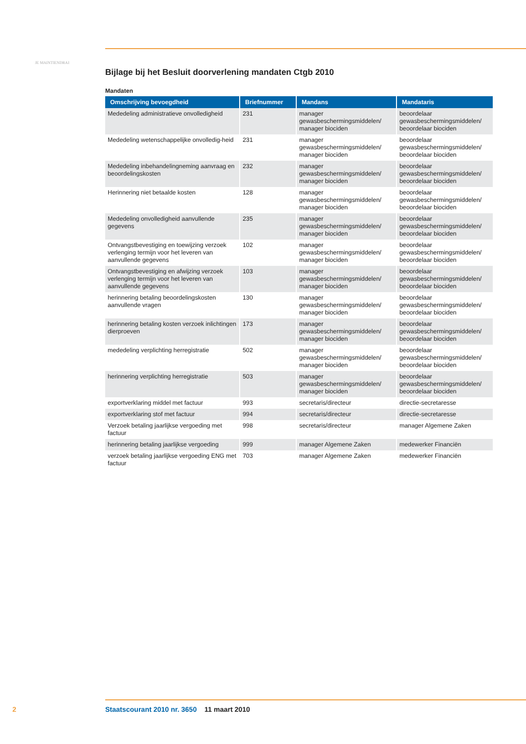JE MAINTIENDRAI
Bijlage bij het Besluit doorverlening mandaten Ctgb 2010
Mandaten
| Omschrijving bevoegdheid | Briefnummer | Mandans | Mandataris |
| --- | --- | --- | --- |
| Mededeling administratieve onvolledigheid | 231 | manager gewasbeschermingsmiddelen/ manager biociden | beoordelaar gewasbeschermingsmiddelen/ beoordelaar biociden |
| Mededeling wetenschappelijke onvolledig-heid | 231 | manager gewasbeschermingsmiddelen/ manager biociden | beoordelaar gewasbeschermingsmiddelen/ beoordelaar biociden |
| Mededeling inbehandelingneming aanvraag en beoordelingskosten | 232 | manager gewasbeschermingsmiddelen/ manager biociden | beoordelaar gewasbeschermingsmiddelen/ beoordelaar biociden |
| Herinnering niet betaalde kosten | 128 | manager gewasbeschermingsmiddelen/ manager biociden | beoordelaar gewasbeschermingsmiddelen/ beoordelaar biociden |
| Mededeling onvolledigheid aanvullende gegevens | 235 | manager gewasbeschermingsmiddelen/ manager biociden | beoordelaar gewasbeschermingsmiddelen/ beoordelaar biociden |
| Ontvangstbevestiging en toewijzing verzoek verlenging termijn voor het leveren van aanvullende gegevens | 102 | manager gewasbeschermingsmiddelen/ manager biociden | beoordelaar gewasbeschermingsmiddelen/ beoordelaar biociden |
| Ontvangstbevestiging en afwijzing verzoek verlenging termijn voor het leveren van aanvullende gegevens | 103 | manager gewasbeschermingsmiddelen/ manager biociden | beoordelaar gewasbeschermingsmiddelen/ beoordelaar biociden |
| herinnering betaling beoordelingskosten aanvullende vragen | 130 | manager gewasbeschermingsmiddelen/ manager biociden | beoordelaar gewasbeschermingsmiddelen/ beoordelaar biociden |
| herinnering betaling kosten verzoek inlichtingen dierproeven | 173 | manager gewasbeschermingsmiddelen/ manager biociden | beoordelaar gewasbeschermingsmiddelen/ beoordelaar biociden |
| mededeling verplichting herregistratie | 502 | manager gewasbeschermingsmiddelen/ manager biociden | beoordelaar gewasbeschermingsmiddelen/ beoordelaar biociden |
| herinnering verplichting herregistratie | 503 | manager gewasbeschermingsmiddelen/ manager biociden | beoordelaar gewasbeschermingsmiddelen/ beoordelaar biociden |
| exportverklaring middel met factuur | 993 | secretaris/directeur | directie-secretaresse |
| exportverklaring stof met factuur | 994 | secretaris/directeur | directie-secretaresse |
| Verzoek betaling jaarlijkse vergoeding met factuur | 998 | secretaris/directeur | manager Algemene Zaken |
| herinnering betaling jaarlijkse vergoeding | 999 | manager Algemene Zaken | medewerker Financiën |
| verzoek betaling jaarlijkse vergoeding ENG met factuur | 703 | manager Algemene Zaken | medewerker Financiën |
2 Staatscourant 2010 nr. 3650 11 maart 2010